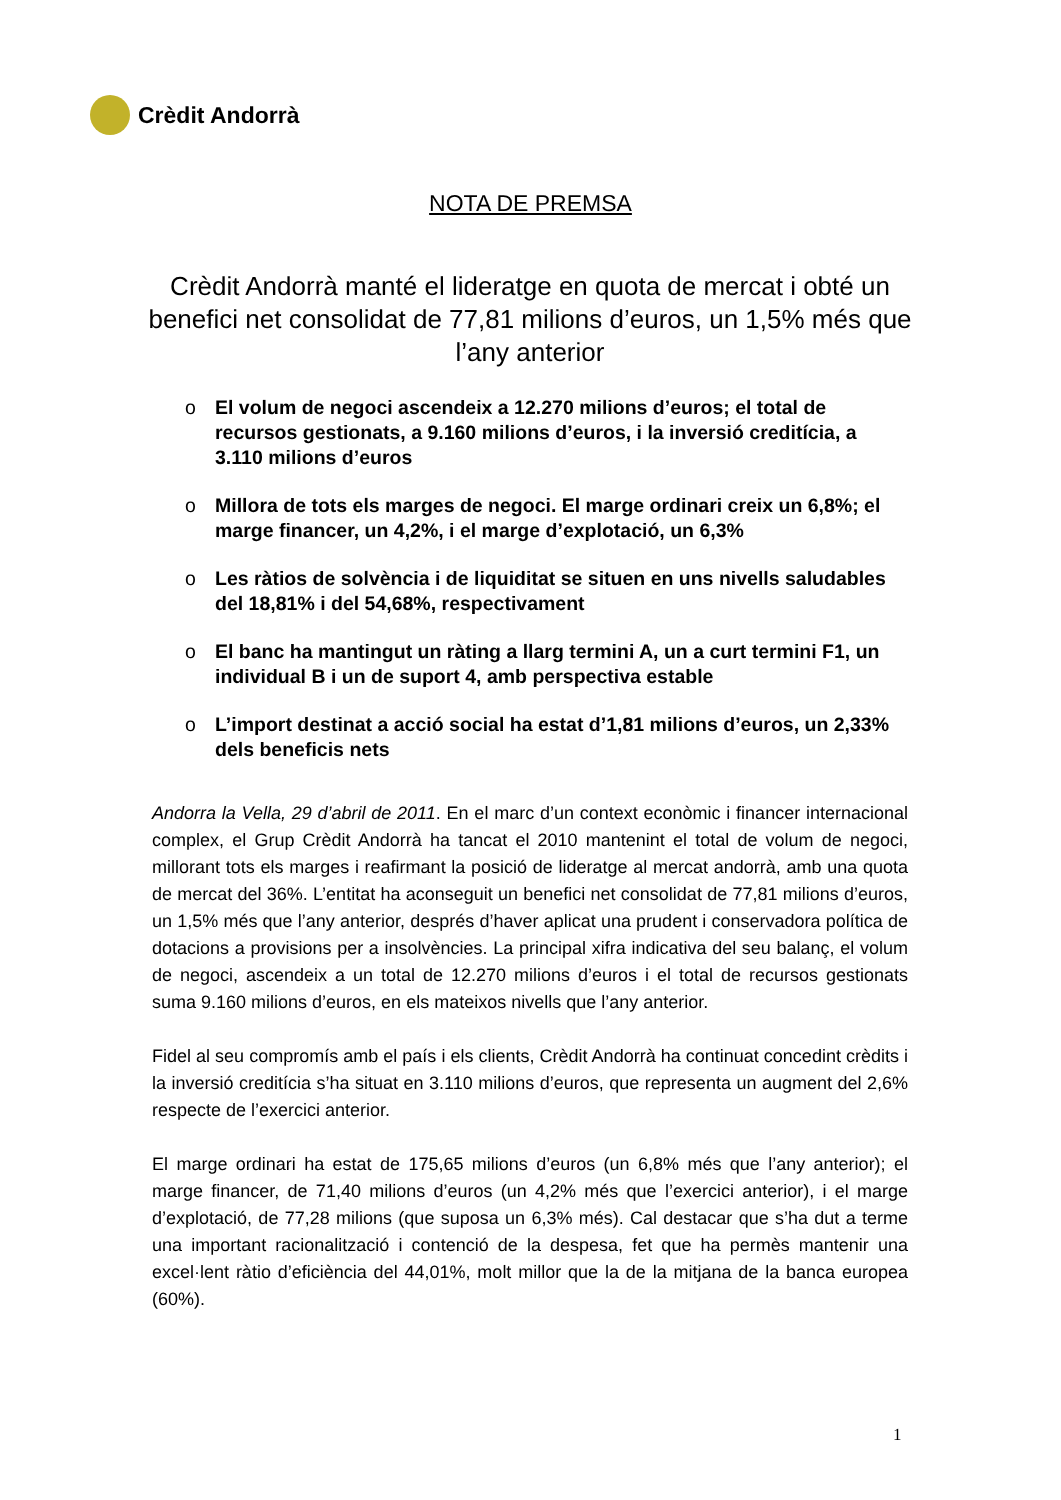Crèdit Andorrà
NOTA DE PREMSA
Crèdit Andorrà manté el lideratge en quota de mercat i obté un benefici net consolidat de 77,81 milions d’euros, un 1,5% més que l’any anterior
o El volum de negoci ascendeix a 12.270 milions d’euros; el total de recursos gestionats, a 9.160 milions d’euros, i la inversió creditícia, a 3.110 milions d’euros
o Millora de tots els marges de negoci. El marge ordinari creix un 6,8%; el marge financer, un 4,2%, i el marge d’explotació, un 6,3%
o Les ràtios de solvència i de liquiditat se situen en uns nivells saludables del 18,81% i del 54,68%, respectivament
o El banc ha mantingut un ràting a llarg termini A, un a curt termini F1, un individual B i un de suport 4, amb perspectiva estable
o L’import destinat a acció social ha estat d’1,81 milions d’euros, un 2,33% dels beneficis nets
Andorra la Vella, 29 d’abril de 2011. En el marc d’un context econòmic i financer internacional complex, el Grup Crèdit Andorrà ha tancat el 2010 mantenint el total de volum de negoci, millorant tots els marges i reafirmant la posició de lideratge al mercat andorrà, amb una quota de mercat del 36%. L’entitat ha aconseguit un benefici net consolidat de 77,81 milions d’euros, un 1,5% més que l’any anterior, després d’haver aplicat una prudent i conservadora política de dotacions a provisions per a insolvències. La principal xifra indicativa del seu balanç, el volum de negoci, ascendeix a un total de 12.270 milions d’euros i el total de recursos gestionats suma 9.160 milions d’euros, en els mateixos nivells que l’any anterior.
Fidel al seu compromís amb el país i els clients, Crèdit Andorrà ha continuat concedint crèdits i la inversió creditícia s’ha situat en 3.110 milions d’euros, que representa un augment del 2,6% respecte de l’exercici anterior.
El marge ordinari ha estat de 175,65 milions d’euros (un 6,8% més que l’any anterior); el marge financer, de 71,40 milions d’euros (un 4,2% més que l’exercici anterior), i el marge d’explotació, de 77,28 milions (que suposa un 6,3% més). Cal destacar que s’ha dut a terme una important racionalització i contenció de la despesa, fet que ha permès mantenir una excel·lent ràtio d’eficiència del 44,01%, molt millor que la de la mitjana de la banca europea (60%).
1